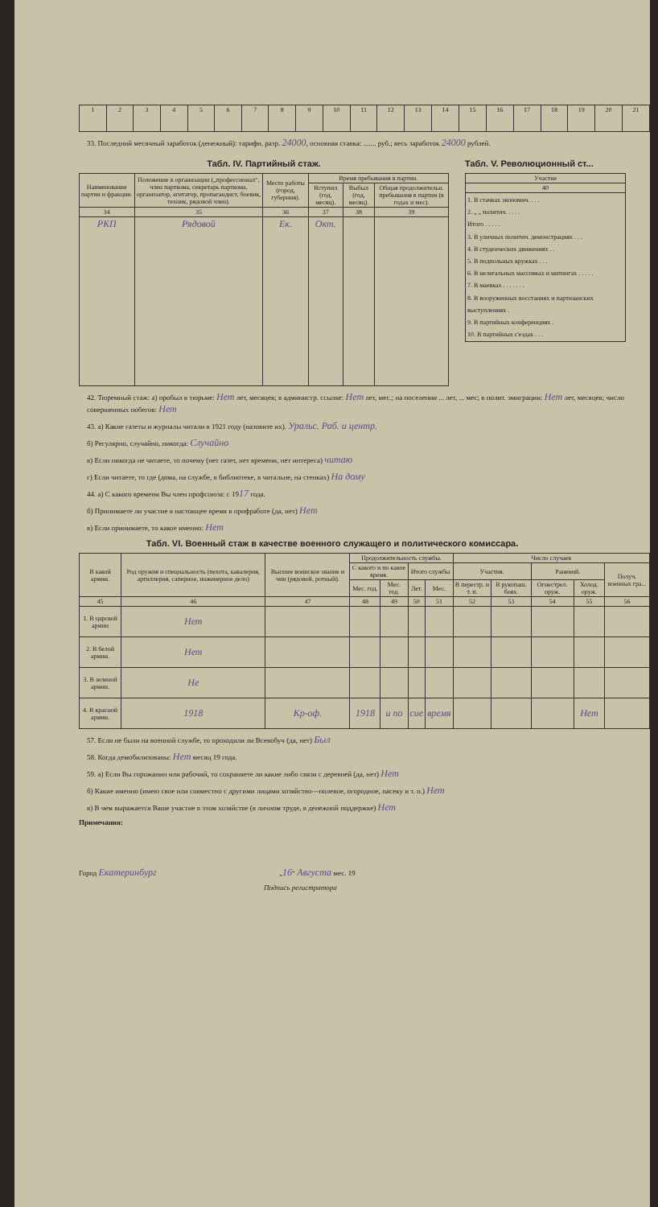| 1 | 2 | 3 | 4 | 5 | 6 | 7 | 8 | 9 | 10 | 11 | 12 | 13 | 14 | 15 | 16 | 17 | 18 | 19 | 20 | 21 |
33. Последний месячный заработок (денежный): тарифн. разр. 24000, основная ставка: ....... руб.; весь заработок 24000 рублей.
Табл. IV. Партийный стаж.
| Наименование партии и фракции. | Положение в организации („профессионал“, член парткома, секретарь парткома, организатор, агитатор, пропагандист, боевик, техник, рядовой член). | Место работы (город, губерния). | Время пребывания в партии. | | |
| --- | --- | --- | --- | --- | --- |
| | | | Вступил (год, месяц). | Выбыл (год, месяц). | Общая продолжительн. пребывания в партии (в годах и мес). |
| 34 | 35 | 36 | 37 | 38 | 39 |
| РКП | Рядовой | Ек. | Окт. | | |
Табл. V. Революционный ст...
| Участие |
| --- |
| 40 |
| 1. В стачках экономич. . . . 2. „ „ политич. . . . . Итого . . . . . 3. В уличных политич. демонстрациях . . . 4. В студенческих движениях . . 5. В подпольных кружках . . . 6. В нелегальных массовках и митингах . . . . . 7. В маевках . . . . . . . 8. В вооруженных восстаниях и партизанских выступлениях . 9. В партийных конференциях . 10. В партийных с'ездах . . . |
42. Тюремный стаж: а) пробыл в тюрьме: Нет лет, месяцев; в администр. ссылке: Нет лет, мес.; на поселении ... лет, ... мес; в полит. эмиграции: Нет лет, месяцев; число совершенных побегов: Нет
43. а) Какие газеты и журналы читали в 1921 году (назовите их). Уральс. Раб. и центр.
б) Регулярно, случайно, никогда: Случайно
в) Если никогда не читаете, то почему (нет газет, нет времени, нет интереса) читаю
г) Если читаете, то где (дома, на службе, в библиотеке, в читальне, на стенках) На дому
44. а) С какого времени Вы член профсоюза: с 1917 года.
б) Принимаете ли участие в настоящее время в профработе (да, нет) Нет
в) Если принимаете, то какое именно: Нет
Табл. VI. Военный стаж в качестве военного служащего и политического комиссара.
| В какой армии. | Род оружия и специальность (пехота, кавалерия, артиллерия, саперное, инженерное дело) | Высшее воинское звание и чин (рядовой, ротный). | Продолжительность службы. | | | | Число случаев | | | | |
| --- | --- | --- | --- | --- | --- | --- | --- | --- | --- | --- | --- |
| | | | С какого и по какое время. | | Итого службы | | Участия. | | Ранений. | | Получ. военных гра... |
| | | | Мес. год. | Мес. год. | Лет. | Мес. | В перестр. и т. п. | В рукопаш. боях. | Огнестрел. оруж. | Холод. оруж. | |
| 45 | 46 | 47 | 48 | 49 | 50 | 51 | 52 | 53 | 54 | 55 | 56 |
| 1. В царской армии | Нет | | | | | | | | | | |
| 2. В белой армии. | Нет | | | | | | | | | | |
| 3. В зеленой армии. | Не | | | | | | | | | | |
| 4. В красной армии. | 1918 | Кр-оф. | 1918 | и по | сие | время | | | | Нет | |
57. Если не были на военной службе, то проходили ли Всевобуч (да, нет) Был
58. Когда демобилизованы: Нет месяц 19 года.
59. а) Если Вы горожанин или рабочий, то сохраняете ли какие либо связи с деревней (да, нет) Нет
б) Какие именно (имею свое или совместно с другими лицами хозяйство—полевое, огородное, пасеку и т. п.) Нет
в) В чем выражается Ваше участие в этом хозяйстве (в личном труде, в денежной поддержке) Нет
Примечания:
Город Екатеринбург „16“ Августа мес. 19
Подпись регистратора